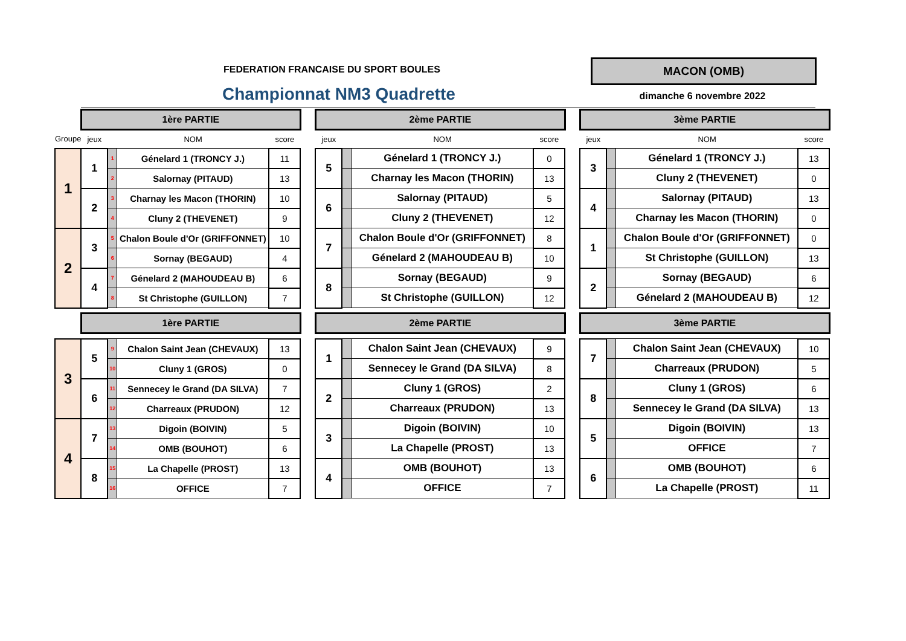FEDERATION FRANCAISE DU SPORT BOULES
Championnat NM3 Quadrette
MACON (OMB)
dimanche 6 novembre 2022
| | 1ère PARTIE | | | | | 2ème PARTIE | | | | | 3ème PARTIE | | | |
| Groupe | jeux | | NOM | score | | jeux | | NOM | score | | jeux | | NOM | score |
| 1 | 1 | 1 | Génelard 1 (TRONCY J.) | 11 | | 5 | | Génelard 1 (TRONCY J.) | 0 | | 3 | | Génelard 1 (TRONCY J.) | 13 |
| | | 2 | Salornay (PITAUD) | 13 | | | | Charnay les Macon (THORIN) | 13 | | | | Cluny 2 (THEVENET) | 0 |
| | 2 | 3 | Charnay les Macon (THORIN) | 10 | | 6 | | Salornay (PITAUD) | 5 | | 4 | | Salornay (PITAUD) | 13 |
| | | 4 | Cluny 2 (THEVENET) | 9 | | | | Cluny 2 (THEVENET) | 12 | | | | Charnay les Macon (THORIN) | 0 |
| 2 | 3 | 5 | Chalon Boule d'Or (GRIFFONNET) | 10 | | 7 | | Chalon Boule d'Or (GRIFFONNET) | 8 | | 1 | | Chalon Boule d'Or (GRIFFONNET) | 0 |
| | | 6 | Sornay (BEGAUD) | 4 | | | | Génelard 2 (MAHOUDEAU B) | 10 | | | | St Christophe (GUILLON) | 13 |
| | 4 | 7 | Génelard 2 (MAHOUDEAU B) | 6 | | 8 | | Sornay (BEGAUD) | 9 | | 2 | | Sornay (BEGAUD) | 6 |
| | | 8 | St Christophe (GUILLON) | 7 | | | | St Christophe (GUILLON) | 12 | | | | Génelard 2 (MAHOUDEAU B) | 12 |
| | 1ère PARTIE | | | | | 2ème PARTIE | | | | | 3ème PARTIE | | | |
| 3 | 5 | 9 | Chalon Saint Jean (CHEVAUX) | 13 | | 1 | | Chalon Saint Jean (CHEVAUX) | 9 | | 7 | | Chalon Saint Jean (CHEVAUX) | 10 |
| | | 10 | Cluny 1 (GROS) | 0 | | | | Sennecey le Grand (DA SILVA) | 8 | | | | Charreaux (PRUDON) | 5 |
| | 6 | 11 | Sennecey le Grand (DA SILVA) | 7 | | 2 | | Cluny 1 (GROS) | 2 | | 8 | | Cluny 1 (GROS) | 6 |
| | | 12 | Charreaux (PRUDON) | 12 | | | | Charreaux (PRUDON) | 13 | | | | Sennecey le Grand (DA SILVA) | 13 |
| 4 | 7 | 13 | Digoin (BOIVIN) | 5 | | 3 | | Digoin (BOIVIN) | 10 | | 5 | | Digoin (BOIVIN) | 13 |
| | | 14 | OMB (BOUHOT) | 6 | | | | La Chapelle (PROST) | 13 | | | | OFFICE | 7 |
| | 8 | 15 | La Chapelle (PROST) | 13 | | 4 | | OMB (BOUHOT) | 13 | | 6 | | OMB (BOUHOT) | 6 |
| | | 16 | OFFICE | 7 | | | | OFFICE | 7 | | | | La Chapelle (PROST) | 11 |